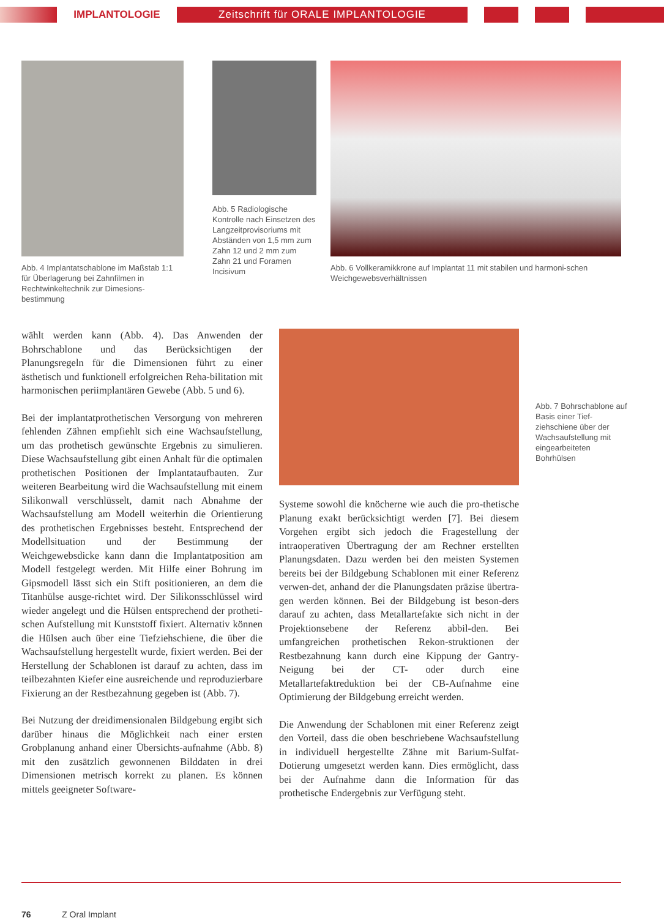IMPLANTOLOGIE
Zeitschrift für ORALE IMPLANTOLOGIE
Abb. 4 Implantatschablone im Maßstab 1:1 für Überlagerung bei Zahnfilmen in Rechtwinkeltechnik zur Dimesions-bestimmung
Abb. 5 Radiologische Kontrolle nach Einsetzen des Langzeitprovisoriums mit Abständen von 1,5 mm zum Zahn 12 und 2 mm zum Zahn 21 und Foramen Incisivum
Abb. 6 Vollkeramikkrone auf Implantat 11 mit stabilen und harmoni-schen Weichgewebsverhältnissen
wählt werden kann (Abb. 4). Das Anwenden der Bohrschablone und das Berücksichtigen der Planungsregeln für die Dimensionen führt zu einer ästhetisch und funktionell erfolgreichen Reha-bilitation mit harmonischen periimplantären Gewebe (Abb. 5 und 6).
Bei der implantatprothetischen Versorgung von mehreren fehlenden Zähnen empfiehlt sich eine Wachsaufstellung, um das prothetisch gewünschte Ergebnis zu simulieren. Diese Wachsaufstellung gibt einen Anhalt für die optimalen prothetischen Positionen der Implantataufbauten. Zur weiteren Bearbeitung wird die Wachsaufstellung mit einem Silikonwall verschlüsselt, damit nach Abnahme der Wachsaufstellung am Modell weiterhin die Orientierung des prothetischen Ergebnisses besteht. Entsprechend der Modellsituation und der Bestimmung der Weichgewebsdicke kann dann die Implantatposition am Modell festgelegt werden. Mit Hilfe einer Bohrung im Gipsmodell lässt sich ein Stift positionieren, an dem die Titanhülse ausge-richtet wird. Der Silikonsschlüssel wird wieder angelegt und die Hülsen entsprechend der protheti-schen Aufstellung mit Kunststoff fixiert. Alternativ können die Hülsen auch über eine Tiefziehschiene, die über die Wachsaufstellung hergestellt wurde, fixiert werden. Bei der Herstellung der Schablonen ist darauf zu achten, dass im teilbezahnten Kiefer eine ausreichende und reproduzierbare Fixierung an der Restbezahnung gegeben ist (Abb. 7).
Bei Nutzung der dreidimensionalen Bildgebung ergibt sich darüber hinaus die Möglichkeit nach einer ersten Grobplanung anhand einer Übersichts-aufnahme (Abb. 8) mit den zusätzlich gewonnenen Bilddaten in drei Dimensionen metrisch korrekt zu planen. Es können mittels geeigneter Software-
Abb. 7 Bohrschablone auf Basis einer Tief-ziehschiene über der Wachsaufstellung mit eingearbeiteten Bohrhülsen
Systeme sowohl die knöcherne wie auch die pro-thetische Planung exakt berücksichtigt werden [7]. Bei diesem Vorgehen ergibt sich jedoch die Fragestellung der intraoperativen Übertragung der am Rechner erstellten Planungsdaten. Dazu werden bei den meisten Systemen bereits bei der Bildgebung Schablonen mit einer Referenz verwen-det, anhand der die Planungsdaten präzise übertra-gen werden können. Bei der Bildgebung ist beson-ders darauf zu achten, dass Metallartefakte sich nicht in der Projektionsebene der Referenz abbil-den. Bei umfangreichen prothetischen Rekon-struktionen der Restbezahnung kann durch eine Kippung der Gantry-Neigung bei der CT- oder durch eine Metallartefaktreduktion bei der CB-Aufnahme eine Optimierung der Bildgebung erreicht werden.
Die Anwendung der Schablonen mit einer Referenz zeigt den Vorteil, dass die oben beschriebene Wachsaufstellung in individuell hergestellte Zähne mit Barium-Sulfat-Dotierung umgesetzt werden kann. Dies ermöglicht, dass bei der Aufnahme dann die Information für das prothetische Endergebnis zur Verfügung steht.
76 Z Oral Implant